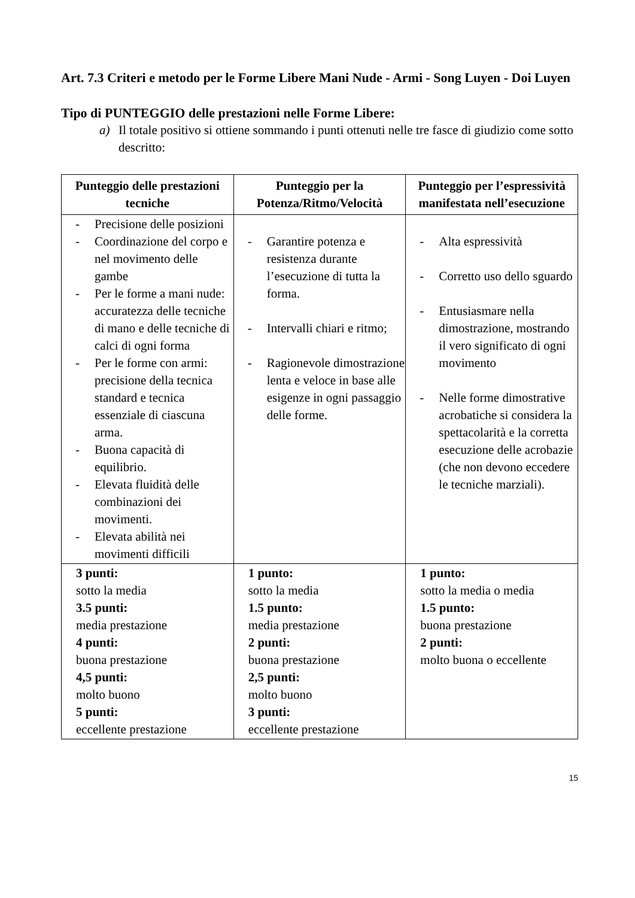Art. 7.3 Criteri e metodo per le Forme Libere Mani Nude - Armi - Song Luyen - Doi Luyen
Tipo di PUNTEGGIO delle prestazioni nelle Forme Libere:
a) Il totale positivo si ottiene sommando i punti ottenuti nelle tre fasce di giudizio come sotto descritto:
| Punteggio delle prestazioni tecniche | Punteggio per la Potenza/Ritmo/Velocità | Punteggio per l’espressività manifestata nell’esecuzione |
| --- | --- | --- |
| - Precisione delle posizioni - Coordinazione del corpo e nel movimento delle gambe - Per le forme a mani nude: accuratezza delle tecniche di mano e delle tecniche di calci di ogni forma - Per le forme con armi: precisione della tecnica standard e tecnica essenziale di ciascuna arma. - Buona capacità di equilibrio. - Elevata fluidità delle combinazioni dei movimenti. - Elevata abilità nei movimenti difficili | - Garantire potenza e resistenza durante l’esecuzione di tutta la forma. - Intervalli chiari e ritmo; - Ragionevole dimostrazione lenta e veloce in base alle esigenze in ogni passaggio delle forme. | - Alta espressività - Corretto uso dello sguardo - Entusiasmare nella dimostrazione, mostrando il vero significato di ogni movimento - Nelle forme dimostrative acrobatiche si considera la spettacolarità e la corretta esecuzione delle acrobazie (che non devono eccedere le tecniche marziali). |
| 3 punti: sotto la media 3.5 punti: media prestazione 4 punti: buona prestazione 4,5 punti: molto buono 5 punti: eccellente prestazione | 1 punto: sotto la media 1.5 punto: media prestazione 2 punti: buona prestazione 2,5 punti: molto buono 3 punti: eccellente prestazione | 1 punto: sotto la media o media 1.5 punto: buona prestazione 2 punti: molto buona o eccellente |
15